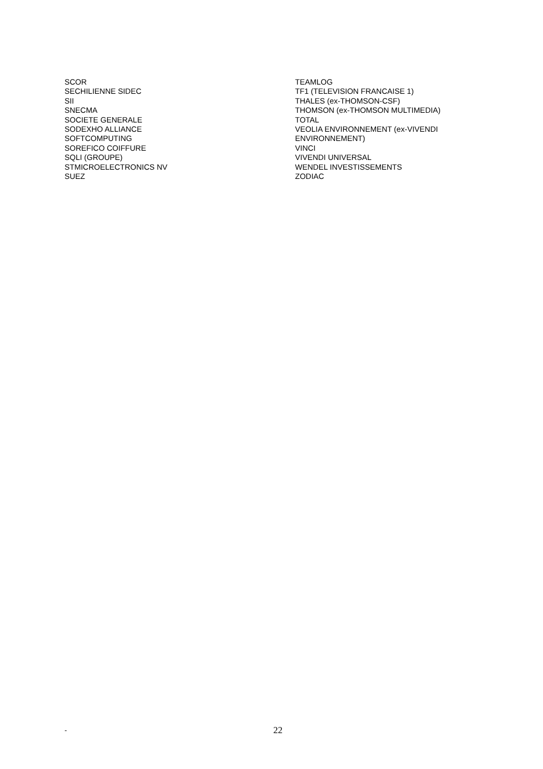SCOR
SECHILIENNE SIDEC
SII
SNECMA
SOCIETE GENERALE
SODEXHO ALLIANCE
SOFTCOMPUTING
SOREFICO COIFFURE
SQLI (GROUPE)
STMICROELECTRONICS NV
SUEZ
TEAMLOG
TF1 (TELEVISION FRANCAISE 1)
THALES (ex-THOMSON-CSF)
THOMSON (ex-THOMSON MULTIMEDIA)
TOTAL
VEOLIA ENVIRONNEMENT (ex-VIVENDI ENVIRONNEMENT)
VINCI
VIVENDI UNIVERSAL
WENDEL INVESTISSEMENTS
ZODIAC
-
22